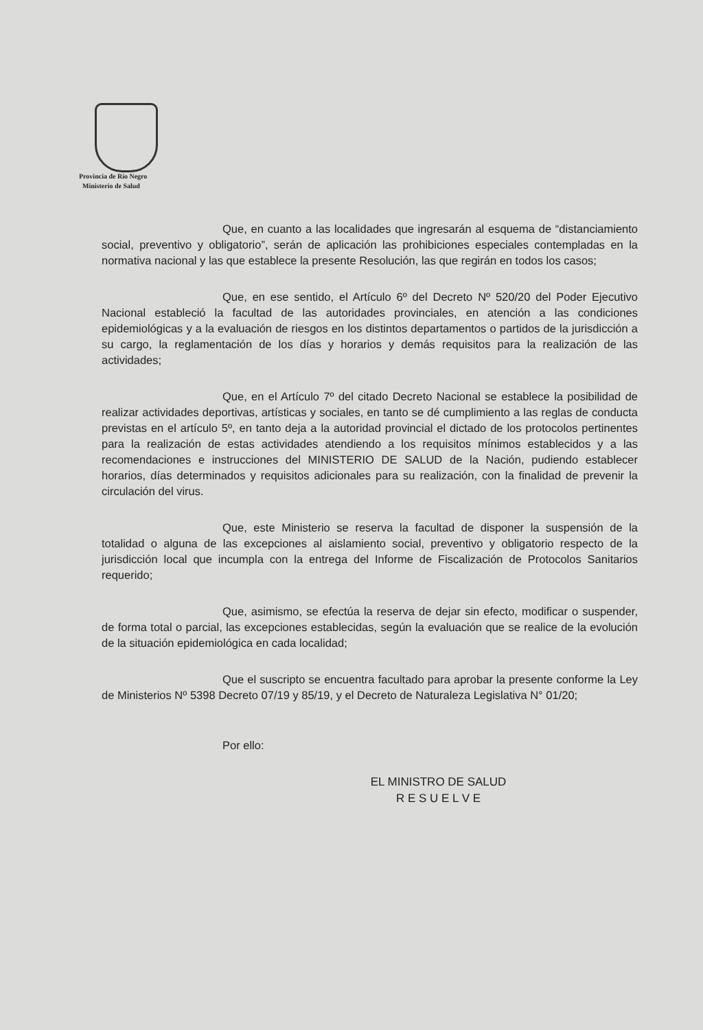Provincia de Río Negro
Ministerio de Salud
Que, en cuanto a las localidades que ingresarán al esquema de “distanciamiento social, preventivo y obligatorio”, serán de aplicación las prohibiciones especiales contempladas en la normativa nacional y las que establece la presente Resolución, las que regirán en todos los casos;
Que, en ese sentido, el Artículo 6º del Decreto Nº 520/20 del Poder Ejecutivo Nacional estableció la facultad de las autoridades provinciales, en atención a las condiciones epidemiológicas y a la evaluación de riesgos en los distintos departamentos o partidos de la jurisdicción a su cargo, la reglamentación de los días y horarios y demás requisitos para la realización de las actividades;
Que, en el Artículo 7º del citado Decreto Nacional se establece la posibilidad de realizar actividades deportivas, artísticas y sociales, en tanto se dé cumplimiento a las reglas de conducta previstas en el artículo 5º, en tanto deja a la autoridad provincial el dictado de los protocolos pertinentes para la realización de estas actividades atendiendo a los requisitos mínimos establecidos y a las recomendaciones e instrucciones del MINISTERIO DE SALUD de la Nación, pudiendo establecer horarios, días determinados y requisitos adicionales para su realización, con la finalidad de prevenir la circulación del virus.
Que, este Ministerio se reserva la facultad de disponer la suspensión de la totalidad o alguna de las excepciones al aislamiento social, preventivo y obligatorio respecto de la jurisdicción local que incumpla con la entrega del Informe de Fiscalización de Protocolos Sanitarios requerido;
Que, asimismo, se efectúa la reserva de dejar sin efecto, modificar o suspender, de forma total o parcial, las excepciones establecidas, según la evaluación que se realice de la evolución de la situación epidemiológica en cada localidad;
Que el suscripto se encuentra facultado para aprobar la presente conforme la Ley de Ministerios Nº 5398 Decreto 07/19 y 85/19, y el Decreto de Naturaleza Legislativa N° 01/20;
Por ello:
EL MINISTRO DE SALUD
R E S U E L V E